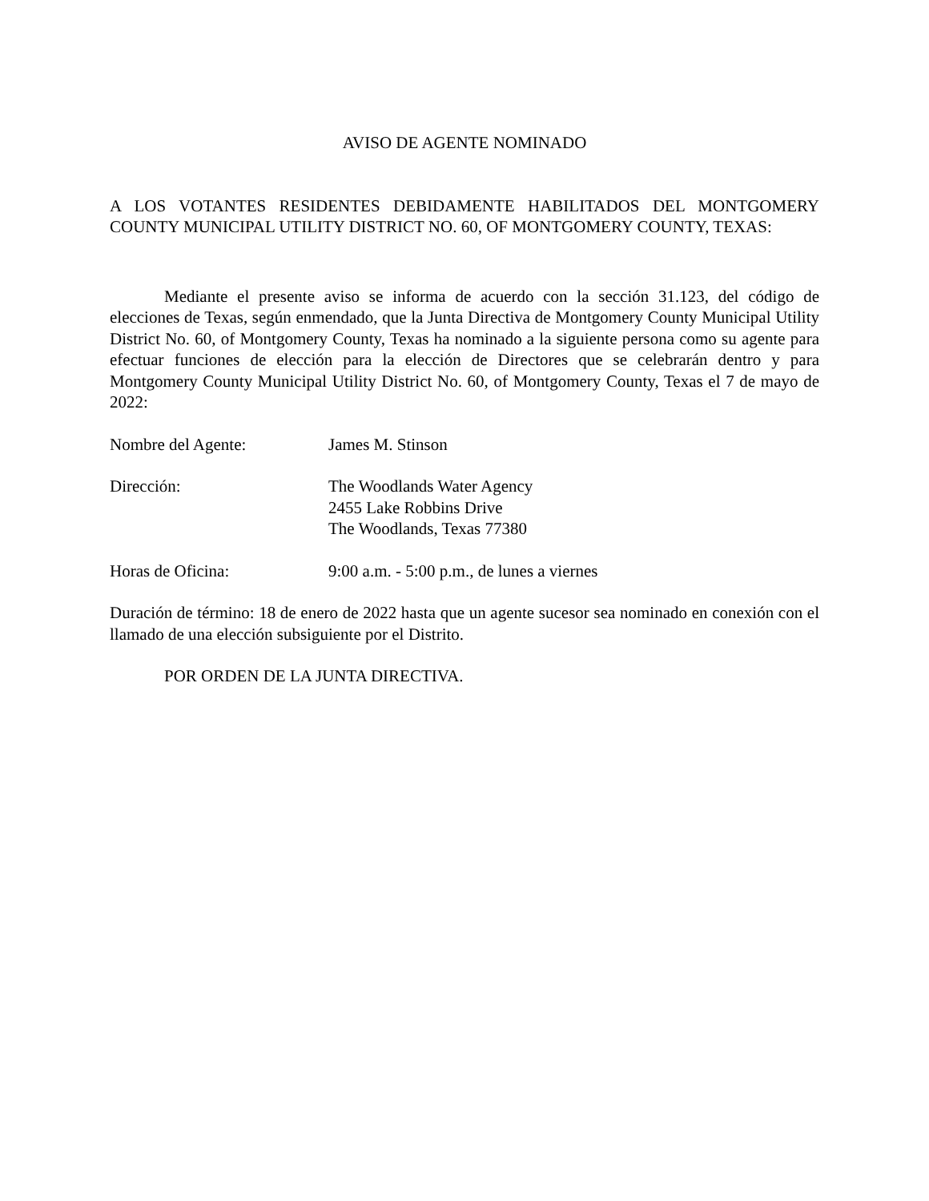AVISO DE AGENTE NOMINADO
A LOS VOTANTES RESIDENTES DEBIDAMENTE HABILITADOS DEL MONTGOMERY COUNTY MUNICIPAL UTILITY DISTRICT NO. 60, OF MONTGOMERY COUNTY, TEXAS:
Mediante el presente aviso se informa de acuerdo con la sección 31.123, del código de elecciones de Texas, según enmendado, que la Junta Directiva de Montgomery County Municipal Utility District No. 60, of Montgomery County, Texas ha nominado a la siguiente persona como su agente para efectuar funciones de elección para la elección de Directores que se celebrarán dentro y para Montgomery County Municipal Utility District No. 60, of Montgomery County, Texas el 7 de mayo de 2022:
Nombre del Agente: James M. Stinson
Dirección: The Woodlands Water Agency
2455 Lake Robbins Drive
The Woodlands, Texas 77380
Horas de Oficina: 9:00 a.m. - 5:00 p.m., de lunes a viernes
Duración de término: 18 de enero de 2022 hasta que un agente sucesor sea nominado en conexión con el llamado de una elección subsiguiente por el Distrito.
POR ORDEN DE LA JUNTA DIRECTIVA.